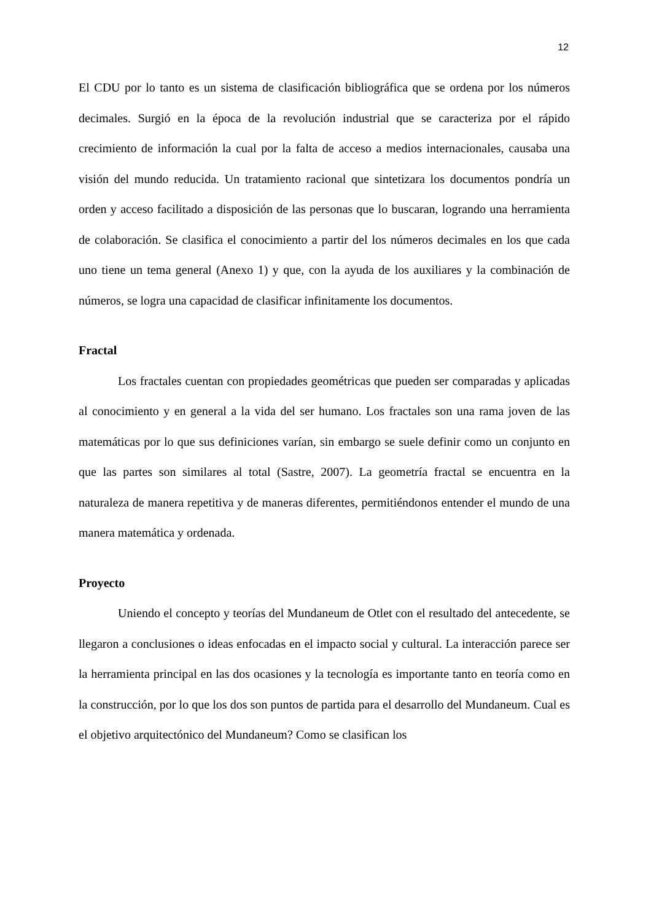12
El CDU por lo tanto es un sistema de clasificación bibliográfica que se ordena por los números decimales. Surgió en la época de la revolución industrial que se caracteriza por el rápido crecimiento de información la cual por la falta de acceso a medios internacionales, causaba una visión del mundo reducida. Un tratamiento racional que sintetizara los documentos pondría un orden y acceso facilitado a disposición de las personas que lo buscaran, logrando una herramienta de colaboración. Se clasifica el conocimiento a partir del los números decimales en los que cada uno tiene un tema general (Anexo 1) y que, con la ayuda de los auxiliares y la combinación de números, se logra una capacidad de clasificar infinitamente los documentos.
Fractal
Los fractales cuentan con propiedades geométricas que pueden ser comparadas y aplicadas al conocimiento y en general a la vida del ser humano. Los fractales son una rama joven de las matemáticas por lo que sus definiciones varían, sin embargo se suele definir como un conjunto en que las partes son similares al total (Sastre, 2007). La geometría fractal se encuentra en la naturaleza de manera repetitiva y de maneras diferentes, permitiéndonos entender el mundo de una manera matemática y ordenada.
Proyecto
Uniendo el concepto y teorías del Mundaneum de Otlet con el resultado del antecedente, se llegaron a conclusiones o ideas enfocadas en el impacto social y cultural. La interacción parece ser la herramienta principal en las dos ocasiones y la tecnología es importante tanto en teoría como en la construcción, por lo que los dos son puntos de partida para el desarrollo del Mundaneum. Cual es el objetivo arquitectónico del Mundaneum? Como se clasifican los